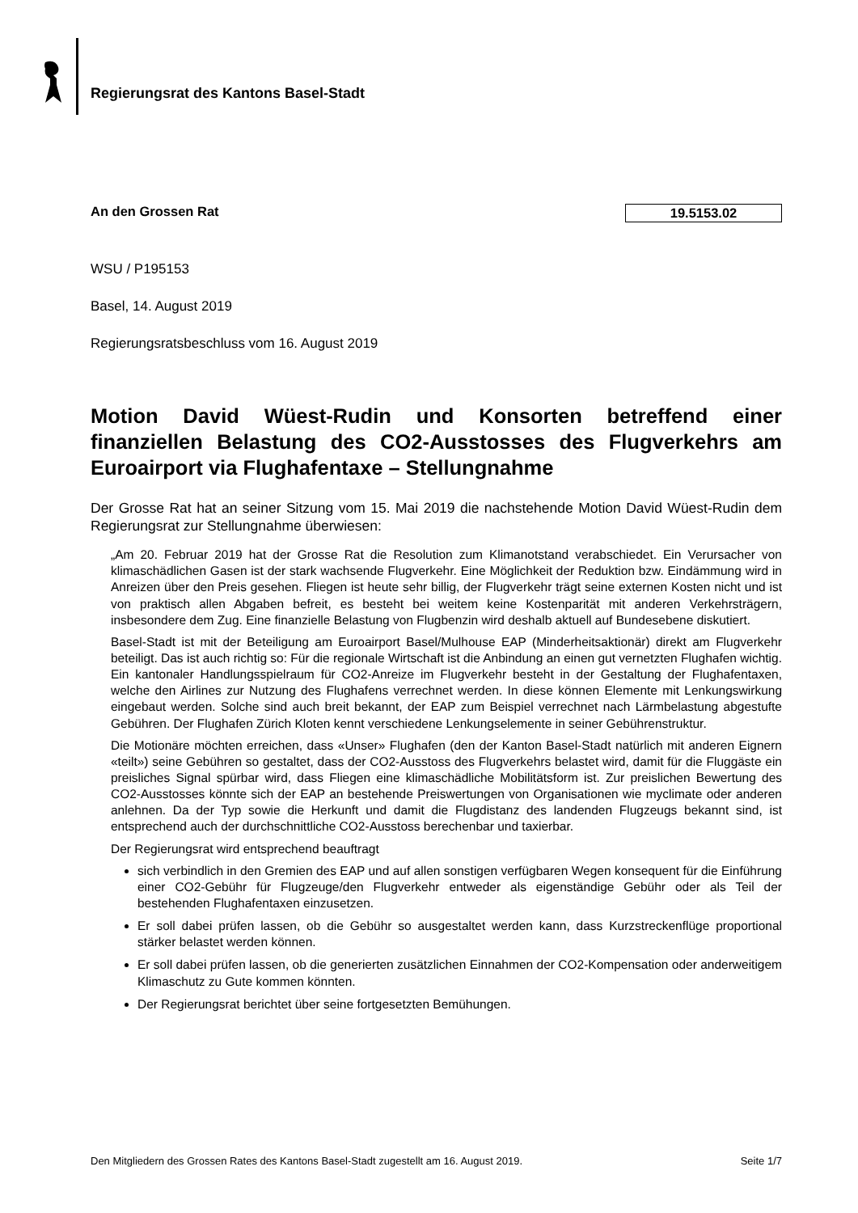Regierungsrat des Kantons Basel-Stadt
An den Grossen Rat 19.5153.02
WSU / P195153
Basel, 14. August 2019
Regierungsratsbeschluss vom 16. August 2019
Motion David Wüest-Rudin und Konsorten betreffend einer finanziellen Belastung des CO2-Ausstosses des Flugverkehrs am Euroairport via Flughafentaxe – Stellungnahme
Der Grosse Rat hat an seiner Sitzung vom 15. Mai 2019 die nachstehende Motion David Wüest-Rudin dem Regierungsrat zur Stellungnahme überwiesen:
„Am 20. Februar 2019 hat der Grosse Rat die Resolution zum Klimanotstand verabschiedet. Ein Verursacher von klimaschädlichen Gasen ist der stark wachsende Flugverkehr. Eine Möglichkeit der Reduktion bzw. Eindämmung wird in Anreizen über den Preis gesehen. Fliegen ist heute sehr billig, der Flugverkehr trägt seine externen Kosten nicht und ist von praktisch allen Abgaben befreit, es besteht bei weitem keine Kostenparität mit anderen Verkehrsträgern, insbesondere dem Zug. Eine finanzielle Belastung von Flugbenzin wird deshalb aktuell auf Bundesebene diskutiert.
Basel-Stadt ist mit der Beteiligung am Euroairport Basel/Mulhouse EAP (Minderheitsaktionär) direkt am Flugverkehr beteiligt. Das ist auch richtig so: Für die regionale Wirtschaft ist die Anbindung an einen gut vernetzten Flughafen wichtig. Ein kantonaler Handlungsspielraum für CO2-Anreize im Flugverkehr besteht in der Gestaltung der Flughafentaxen, welche den Airlines zur Nutzung des Flughafens verrechnet werden. In diese können Elemente mit Lenkungswirkung eingebaut werden. Solche sind auch breit bekannt, der EAP zum Beispiel verrechnet nach Lärmbelastung abgestufte Gebühren. Der Flughafen Zürich Kloten kennt verschiedene Lenkungselemente in seiner Gebührenstruktur.
Die Motionäre möchten erreichen, dass «Unser» Flughafen (den der Kanton Basel-Stadt natürlich mit anderen Eignern «teilt») seine Gebühren so gestaltet, dass der CO2-Ausstoss des Flugverkehrs belastet wird, damit für die Fluggäste ein preisliches Signal spürbar wird, dass Fliegen eine klimaschädliche Mobilitätsform ist. Zur preislichen Bewertung des CO2-Ausstosses könnte sich der EAP an bestehende Preiswertungen von Organisationen wie myclimate oder anderen anlehnen. Da der Typ sowie die Herkunft und damit die Flugdistanz des landenden Flugzeugs bekannt sind, ist entsprechend auch der durchschnittliche CO2-Ausstoss berechenbar und taxierbar.
Der Regierungsrat wird entsprechend beauftragt
sich verbindlich in den Gremien des EAP und auf allen sonstigen verfügbaren Wegen konsequent für die Einführung einer CO2-Gebühr für Flugzeuge/den Flugverkehr entweder als eigenständige Gebühr oder als Teil der bestehenden Flughafentaxen einzusetzen.
Er soll dabei prüfen lassen, ob die Gebühr so ausgestaltet werden kann, dass Kurzstreckenflüge proportional stärker belastet werden können.
Er soll dabei prüfen lassen, ob die generierten zusätzlichen Einnahmen der CO2-Kompensation oder anderweitigem Klimaschutz zu Gute kommen könnten.
Der Regierungsrat berichtet über seine fortgesetzten Bemühungen.
Den Mitgliedern des Grossen Rates des Kantons Basel-Stadt zugestellt am 16. August 2019. Seite 1/7